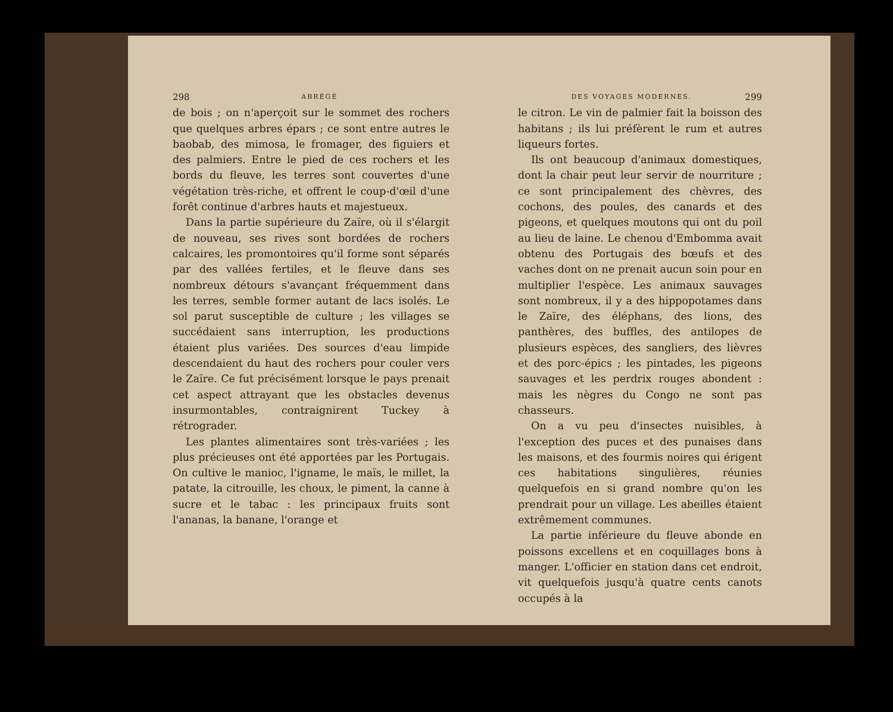298 ABRÉGÉ
de bois ; on n'aperçoit sur le sommet des rochers que quelques arbres épars ; ce sont entre autres le baobab, des mimosa, le fromager, des figuiers et des palmiers. Entre le pied de ces rochers et les bords du fleuve, les terres sont couvertes d'une végétation très-riche, et offrent le coup-d'œil d'une forêt continue d'arbres hauts et majestueux.
Dans la partie supérieure du Zaïre, où il s'élargit de nouveau, ses rives sont bordées de rochers calcaires, les promontoires qu'il forme sont séparés par des vallées fertiles, et le fleuve dans ses nombreux détours s'avançant fréquemment dans les terres, semble former autant de lacs isolés. Le sol parut susceptible de culture ; les villages se succédaient sans interruption, les productions étaient plus variées. Des sources d'eau limpide descendaient du haut des rochers pour couler vers le Zaïre. Ce fut précisément lorsque le pays prenait cet aspect attrayant que les obstacles devenus insurmontables, contraignirent Tuckey à rétrograder.
Les plantes alimentaires sont très-variées ; les plus précieuses ont été apportées par les Portugais. On cultive le manioc, l'igname, le maïs, le millet, la patate, la citrouille, les choux, le piment, la canne à sucre et le tabac : les principaux fruits sont l'ananas, la banane, l'orange et
DES VOYAGES MODERNES. 299
le citron. Le vin de palmier fait la boisson des habitans ; ils lui préfèrent le rum et autres liqueurs fortes.
Ils ont beaucoup d'animaux domestiques, dont la chair peut leur servir de nourriture ; ce sont principalement des chèvres, des cochons, des poules, des canards et des pigeons, et quelques moutons qui ont du poil au lieu de laine. Le chenou d'Embomma avait obtenu des Portugais des bœufs et des vaches dont on ne prenait aucun soin pour en multiplier l'espèce. Les animaux sauvages sont nombreux, il y a des hippopotames dans le Zaïre, des éléphans, des lions, des panthères, des buffles, des antilopes de plusieurs espèces, des sangliers, des lièvres et des porc-épics ; les pintades, les pigeons sauvages et les perdrix rouges abondent : mais les nègres du Congo ne sont pas chasseurs.
On a vu peu d'insectes nuisibles, à l'exception des puces et des punaises dans les maisons, et des fourmis noires qui érigent ces habitations singulières, réunies quelquefois en si grand nombre qu'on les prendrait pour un village. Les abeilles étaient extrêmement communes.
La partie inférieure du fleuve abonde en poissons excellens et en coquillages bons à manger. L'officier en station dans cet endroit, vit quelquefois jusqu'à quatre cents canots occupés à la